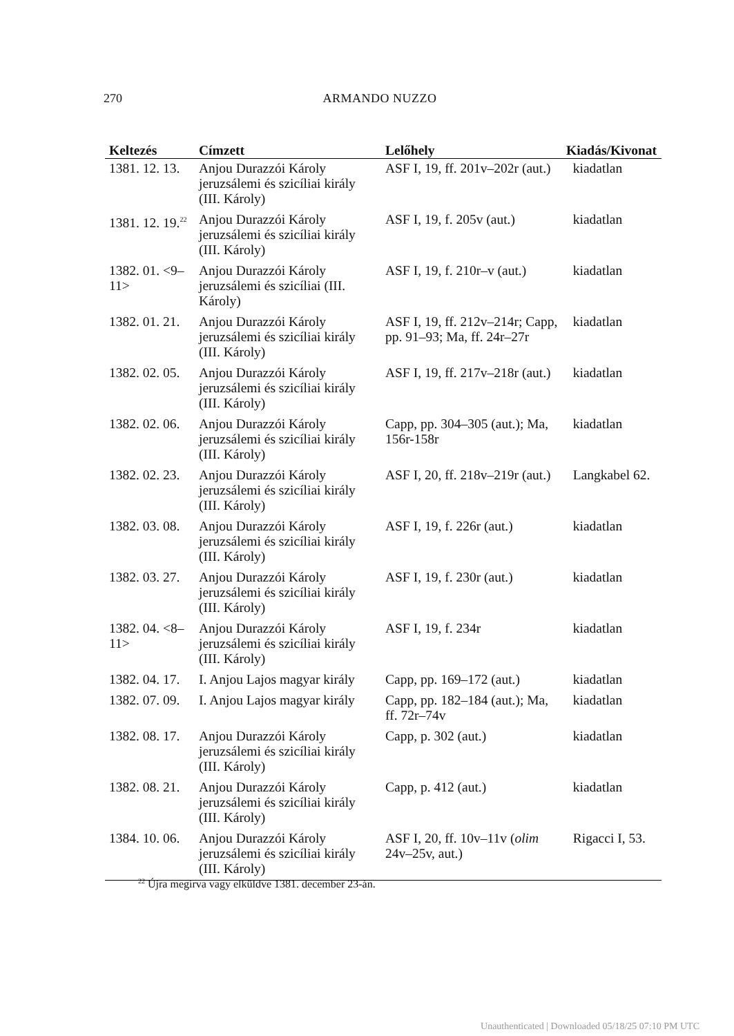270 ARMANDO NUZZO
| Keltezés | Címzett | Lelőhely | Kiadás/Kivonat |
| --- | --- | --- | --- |
| 1381. 12. 13. | Anjou Durazzói Károly jeruzsálemi és szicíliai király (III. Károly) | ASF I, 19, ff. 201v–202r (aut.) | kiadatlan |
| 1381. 12. 19.<sup>22</sup> | Anjou Durazzói Károly jeruzsálemi és szicíliai király (III. Károly) | ASF I, 19, f. 205v (aut.) | kiadatlan |
| 1382. 01. <9–11> | Anjou Durazzói Károly jeruzsálemi és szicíliai (III. Károly) | ASF I, 19, f. 210r–v (aut.) | kiadatlan |
| 1382. 01. 21. | Anjou Durazzói Károly jeruzsálemi és szicíliai király (III. Károly) | ASF I, 19, ff. 212v–214r; Capp, pp. 91–93; Ma, ff. 24r–27r | kiadatlan |
| 1382. 02. 05. | Anjou Durazzói Károly jeruzsálemi és szicíliai király (III. Károly) | ASF I, 19, ff. 217v–218r (aut.) | kiadatlan |
| 1382. 02. 06. | Anjou Durazzói Károly jeruzsálemi és szicíliai király (III. Károly) | Capp, pp. 304–305 (aut.); Ma, 156r-158r | kiadatlan |
| 1382. 02. 23. | Anjou Durazzói Károly jeruzsálemi és szicíliai király (III. Károly) | ASF I, 20, ff. 218v–219r (aut.) | Langkabel 62. |
| 1382. 03. 08. | Anjou Durazzói Károly jeruzsálemi és szicíliai király (III. Károly) | ASF I, 19, f. 226r (aut.) | kiadatlan |
| 1382. 03. 27. | Anjou Durazzói Károly jeruzsálemi és szicíliai király (III. Károly) | ASF I, 19, f. 230r (aut.) | kiadatlan |
| 1382. 04. <8–11> | Anjou Durazzói Károly jeruzsálemi és szicíliai király (III. Károly) | ASF I, 19, f. 234r | kiadatlan |
| 1382. 04. 17. | I. Anjou Lajos magyar király | Capp, pp. 169–172 (aut.) | kiadatlan |
| 1382. 07. 09. | I. Anjou Lajos magyar király | Capp, pp. 182–184 (aut.); Ma, ff. 72r–74v | kiadatlan |
| 1382. 08. 17. | Anjou Durazzói Károly jeruzsálemi és szicíliai király (III. Károly) | Capp, p. 302 (aut.) | kiadatlan |
| 1382. 08. 21. | Anjou Durazzói Károly jeruzsálemi és szicíliai király (III. Károly) | Capp, p. 412 (aut.) | kiadatlan |
| 1384. 10. 06. | Anjou Durazzói Károly jeruzsálemi és szicíliai király (III. Károly) | ASF I, 20, ff. 10v–11v ( olim 24v–25v, aut.) | Rigacci I, 53. |
<sup>22</sup> Újra megírva vagy elküldve 1381. december 23-án.
Unauthenticated | Downloaded 05/18/25 07:10 PM UTC